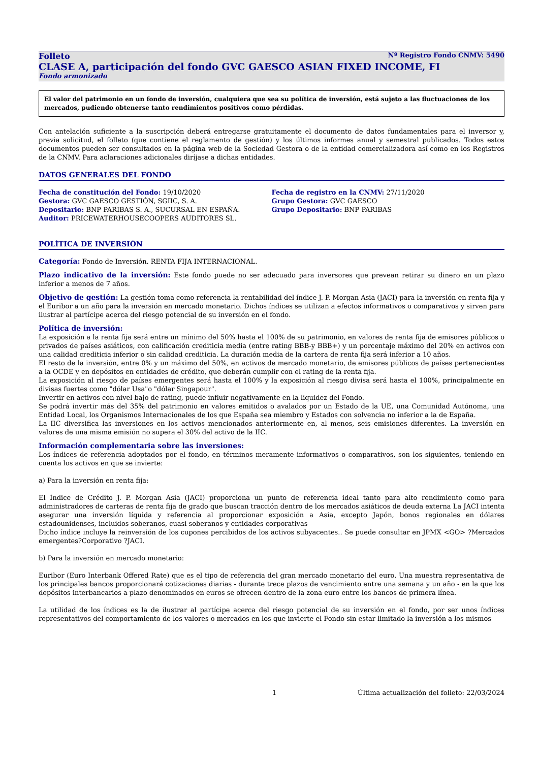Folleto Nº Registro Fondo CNMV: 5490
CLASE A, participación del fondo GVC GAESCO ASIAN FIXED INCOME, FI
Fondo armonizado
El valor del patrimonio en un fondo de inversión, cualquiera que sea su política de inversión, está sujeto a las fluctuaciones de los mercados, pudiendo obtenerse tanto rendimientos positivos como pérdidas.
Con antelación suficiente a la suscripción deberá entregarse gratuitamente el documento de datos fundamentales para el inversor y, previa solicitud, el folleto (que contiene el reglamento de gestión) y los últimos informes anual y semestral publicados. Todos estos documentos pueden ser consultados en la página web de la Sociedad Gestora o de la entidad comercializadora así como en los Registros de la CNMV. Para aclaraciones adicionales diríjase a dichas entidades.
DATOS GENERALES DEL FONDO
Fecha de constitución del Fondo: 19/10/2020
Gestora: GVC GAESCO GESTIÓN, SGIIC, S. A.
Depositario: BNP PARIBAS S. A., SUCURSAL EN ESPAÑA.
Auditor: PRICEWATERHOUSECOOPERS AUDITORES SL.
Fecha de registro en la CNMV: 27/11/2020
Grupo Gestora: GVC GAESCO
Grupo Depositario: BNP PARIBAS
POLÍTICA DE INVERSIÓN
Categoría: Fondo de Inversión. RENTA FIJA INTERNACIONAL.
Plazo indicativo de la inversión: Este fondo puede no ser adecuado para inversores que prevean retirar su dinero en un plazo inferior a menos de 7 años.
Objetivo de gestión: La gestión toma como referencia la rentabilidad del índice J. P. Morgan Asia (JACI) para la inversión en renta fija y el Euribor a un año para la inversión en mercado monetario. Dichos índices se utilizan a efectos informativos o comparativos y sirven para ilustrar al partícipe acerca del riesgo potencial de su inversión en el fondo.
Política de inversión:
La exposición a la renta fija será entre un mínimo del 50% hasta el 100% de su patrimonio, en valores de renta fija de emisores públicos o privados de países asiáticos, con calificación crediticia media (entre rating BBB-y BBB+) y un porcentaje máximo del 20% en activos con una calidad crediticia inferior o sin calidad crediticia. La duración media de la cartera de renta fija será inferior a 10 años.
El resto de la inversión, entre 0% y un máximo del 50%, en activos de mercado monetario, de emisores públicos de países pertenecientes a la OCDE y en depósitos en entidades de crédito, que deberán cumplir con el rating de la renta fija.
La exposición al riesgo de países emergentes será hasta el 100% y la exposición al riesgo divisa será hasta el 100%, principalmente en divisas fuertes como "dólar Usa"o "dólar Singapour".
Invertir en activos con nivel bajo de rating, puede influir negativamente en la liquidez del Fondo.
Se podrá invertir más del 35% del patrimonio en valores emitidos o avalados por un Estado de la UE, una Comunidad Autónoma, una Entidad Local, los Organismos Internacionales de los que España sea miembro y Estados con solvencia no inferior a la de España.
La IIC diversifica las inversiones en los activos mencionados anteriormente en, al menos, seis emisiones diferentes. La inversión en valores de una misma emisión no supera el 30% del activo de la IIC.
Información complementaria sobre las inversiones:
Los índices de referencia adoptados por el fondo, en términos meramente informativos o comparativos, son los siguientes, teniendo en cuenta los activos en que se invierte:
a) Para la inversión en renta fija:
El Índice de Crédito J. P. Morgan Asia (JACI) proporciona un punto de referencia ideal tanto para alto rendimiento como para administradores de carteras de renta fija de grado que buscan tracción dentro de los mercados asiáticos de deuda externa La JACI intenta asegurar una inversión líquida y referencia al proporcionar exposición a Asia, excepto Japón, bonos regionales en dólares estadounidenses, incluidos soberanos, cuasi soberanos y entidades corporativas
Dicho índice incluye la reinversión de los cupones percibidos de los activos subyacentes.. Se puede consultar en JPMX <GO> ?Mercados emergentes?Corporativo ?JACI.
b) Para la inversión en mercado monetario:
Euribor (Euro Interbank Offered Rate) que es el tipo de referencia del gran mercado monetario del euro. Una muestra representativa de los principales bancos proporcionará cotizaciones diarias - durante trece plazos de vencimiento entre una semana y un año - en la que los depósitos interbancarios a plazo denominados en euros se ofrecen dentro de la zona euro entre los bancos de primera línea.
La utilidad de los índices es la de ilustrar al partícipe acerca del riesgo potencial de su inversión en el fondo, por ser unos índices representativos del comportamiento de los valores o mercados en los que invierte el Fondo sin estar limitado la inversión a los mismos
1 Última actualización del folleto: 22/03/2024